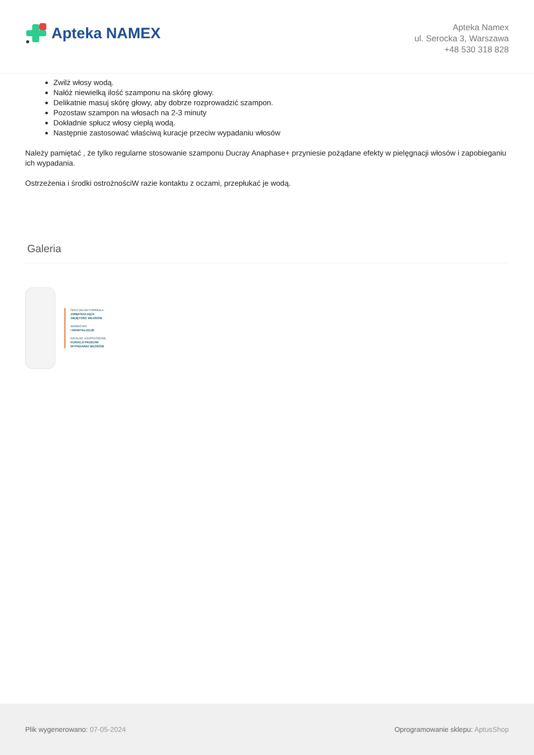Apteka NAMEX
Apteka Namex
ul. Serocka 3, Warszawa
+48 530 318 828
Zwilż włosy wodą.
Nałóż niewielką ilość szamponu na skórę głowy.
Delikatnie masuj skórę głowy, aby dobrze rozprowadzić szampon.
Pozostaw szampon na włosach na 2-3 minuty
Dokładnie spłucz włosy ciepłą wodą.
Następnie zastosować właściwą kuracje przeciw wypadaniu włosów
Należy pamiętać , że tylko regularne stosowanie szamponu Ducray Anaphase+ przyniesie pożądane efekty w pielęgnacji włosów i zapobieganiu ich wypadania.
Ostrzeżenia i środki ostrożności W razie kontaktu z oczami, przepłukać je wodą.
Galeria
SPECJALNA FORMUŁA
ZWIĘKSZAJĄCA
OBJĘTOŚĆ WŁOSÓW
WZMACNIA
I REWITALIZUJE
IDEALNE UZUPEŁNIENIE
KURACJI PRZECIW
WYPADANIU WŁOSÓW
Plik wygenerowano: 07-05-2024
Oprogramowanie sklepu: AptusShop